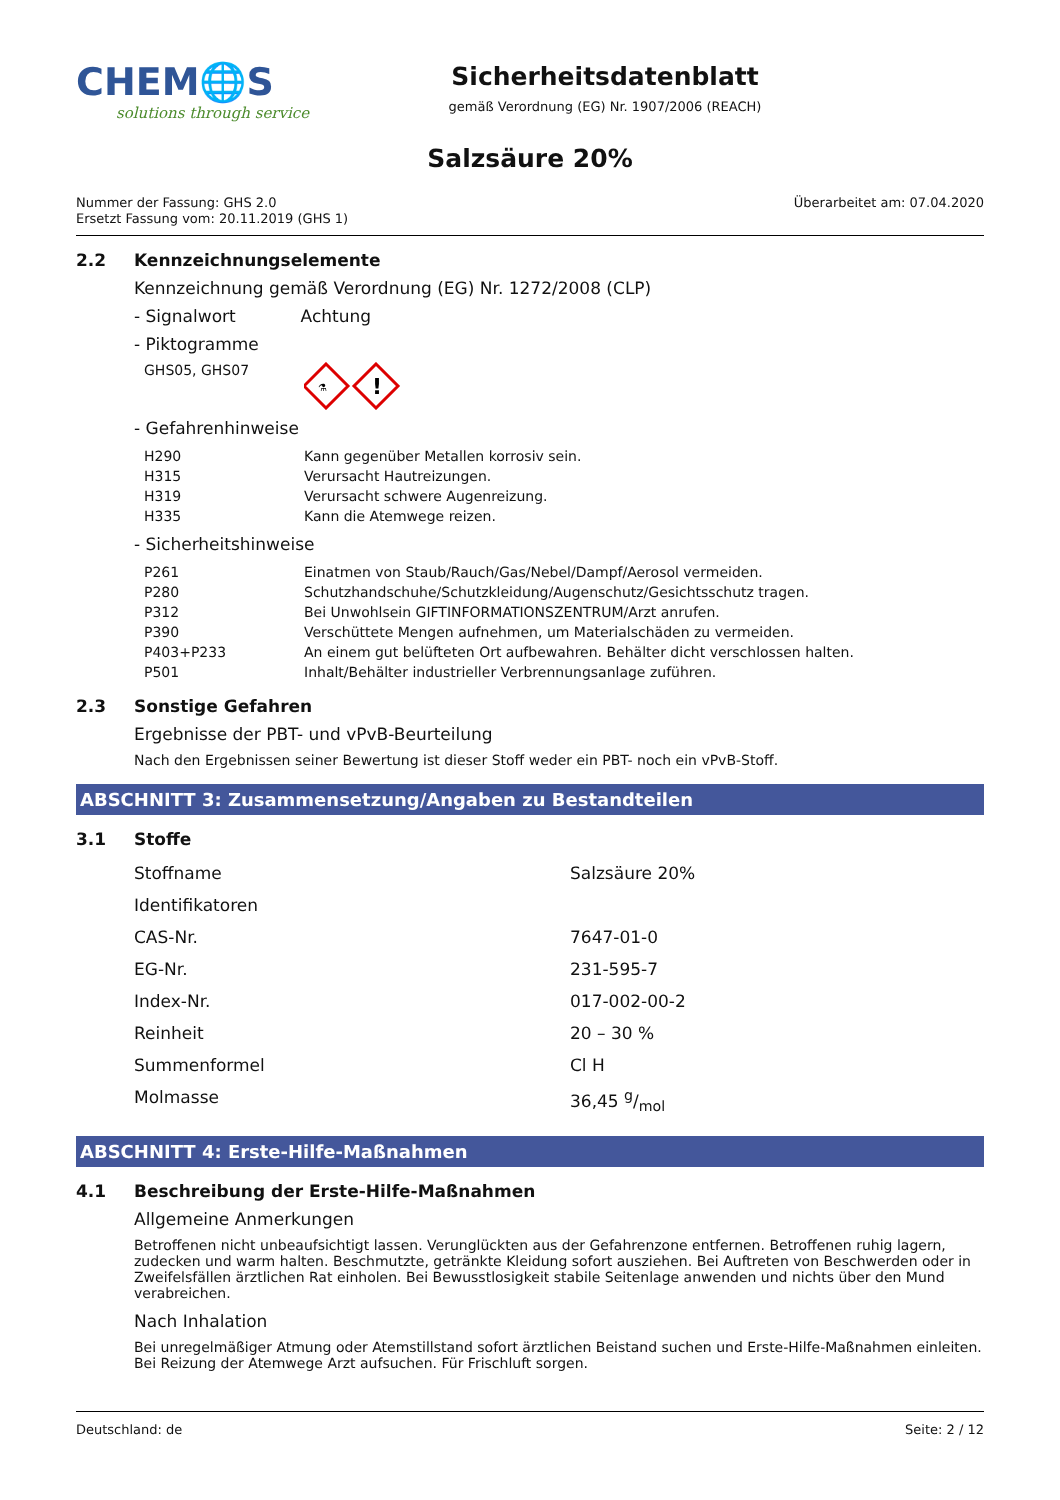CHEM🌐S
solutions through service
Sicherheitsdatenblatt
gemäß Verordnung (EG) Nr. 1907/2006 (REACH)
Salzsäure 20%
Nummer der Fassung: GHS 2.0
Ersetzt Fassung vom: 20.11.2019 (GHS 1)
Überarbeitet am: 07.04.2020
2.2 Kennzeichnungselemente
Kennzeichnung gemäß Verordnung (EG) Nr. 1272/2008 (CLP)
- Signalwort Achtung
- Piktogramme
GHS05, GHS07
⚗
!
- Gefahrenhinweise
| H290 | Kann gegenüber Metallen korrosiv sein. |
| H315 | Verursacht Hautreizungen. |
| H319 | Verursacht schwere Augenreizung. |
| H335 | Kann die Atemwege reizen. |
- Sicherheitshinweise
| P261 | Einatmen von Staub/Rauch/Gas/Nebel/Dampf/Aerosol vermeiden. |
| P280 | Schutzhandschuhe/Schutzkleidung/Augenschutz/Gesichtsschutz tragen. |
| P312 | Bei Unwohlsein GIFTINFORMATIONSZENTRUM/Arzt anrufen. |
| P390 | Verschüttete Mengen aufnehmen, um Materialschäden zu vermeiden. |
| P403+P233 | An einem gut belüfteten Ort aufbewahren. Behälter dicht verschlossen halten. |
| P501 | Inhalt/Behälter industrieller Verbrennungsanlage zuführen. |
2.3 Sonstige Gefahren
Ergebnisse der PBT- und vPvB-Beurteilung
Nach den Ergebnissen seiner Bewertung ist dieser Stoff weder ein PBT- noch ein vPvB-Stoff.
ABSCHNITT 3: Zusammensetzung/Angaben zu Bestandteilen
3.1 Stoffe
| Stoffname | Salzsäure 20% |
| Identifikatoren | |
| CAS-Nr. | 7647-01-0 |
| EG-Nr. | 231-595-7 |
| Index-Nr. | 017-002-00-2 |
| Reinheit | 20 – 30 % |
| Summenformel | Cl H |
| Molmasse | 36,45 g/mol |
ABSCHNITT 4: Erste-Hilfe-Maßnahmen
4.1 Beschreibung der Erste-Hilfe-Maßnahmen
Allgemeine Anmerkungen
Betroffenen nicht unbeaufsichtigt lassen. Verunglückten aus der Gefahrenzone entfernen. Betroffenen ruhig lagern, zudecken und warm halten. Beschmutzte, getränkte Kleidung sofort ausziehen. Bei Auftreten von Beschwerden oder in Zweifelsfällen ärztlichen Rat einholen. Bei Bewusstlosigkeit stabile Seitenlage anwenden und nichts über den Mund verabreichen.
Nach Inhalation
Bei unregelmäßiger Atmung oder Atemstillstand sofort ärztlichen Beistand suchen und Erste-Hilfe-Maßnahmen einleiten. Bei Reizung der Atemwege Arzt aufsuchen. Für Frischluft sorgen.
Deutschland: de Seite: 2 / 12